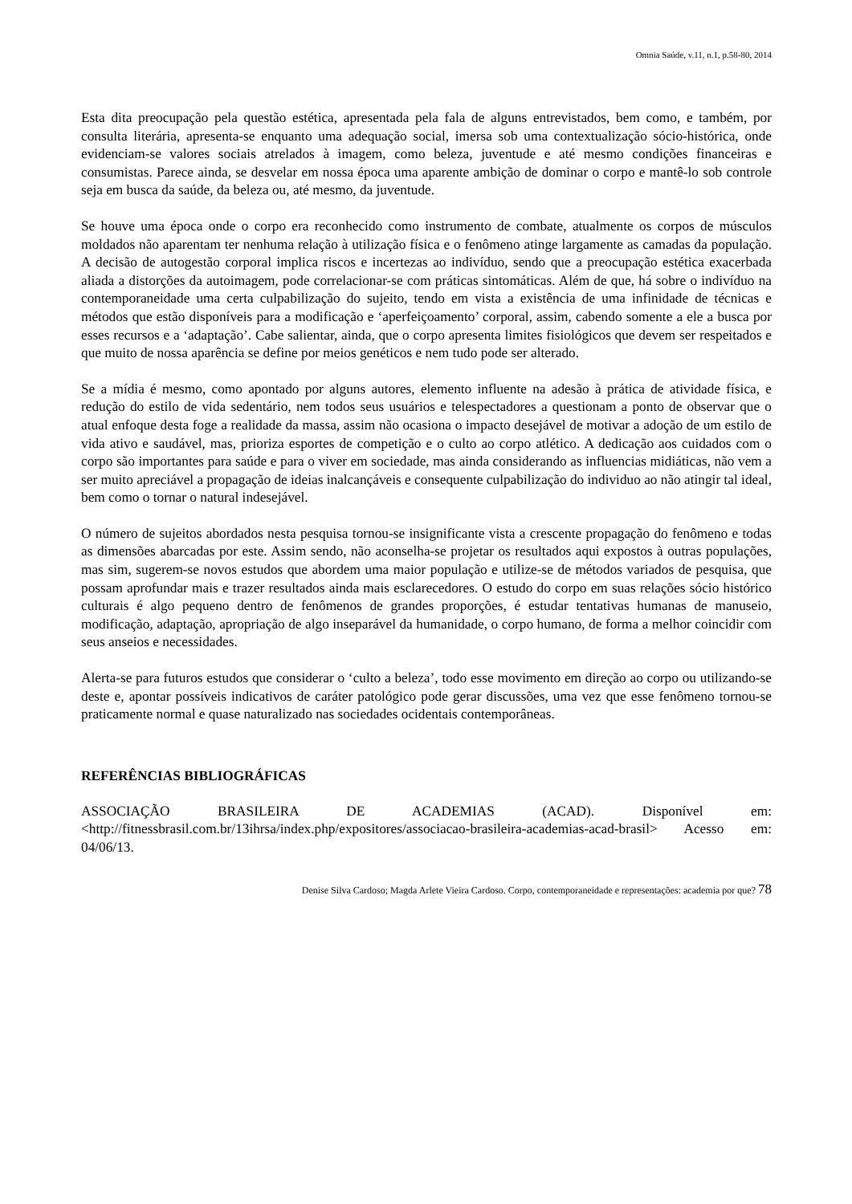Omnia Saúde, v.11, n.1, p.58-80, 2014
Esta dita preocupação pela questão estética, apresentada pela fala de alguns entrevistados, bem como, e também, por consulta literária, apresenta-se enquanto uma adequação social, imersa sob uma contextualização sócio-histórica, onde evidenciam-se valores sociais atrelados à imagem, como beleza, juventude e até mesmo condições financeiras e consumistas. Parece ainda, se desvelar em nossa época uma aparente ambição de dominar o corpo e mantê-lo sob controle seja em busca da saúde, da beleza ou, até mesmo, da juventude.
Se houve uma época onde o corpo era reconhecido como instrumento de combate, atualmente os corpos de músculos moldados não aparentam ter nenhuma relação à utilização física e o fenômeno atinge largamente as camadas da população. A decisão de autogestão corporal implica riscos e incertezas ao indivíduo, sendo que a preocupação estética exacerbada aliada a distorções da autoimagem, pode correlacionar-se com práticas sintomáticas. Além de que, há sobre o indivíduo na contemporaneidade uma certa culpabilização do sujeito, tendo em vista a existência de uma infinidade de técnicas e métodos que estão disponíveis para a modificação e ‘aperfeiçoamento’ corporal, assim, cabendo somente a ele a busca por esses recursos e a ‘adaptação’. Cabe salientar, ainda, que o corpo apresenta limites fisiológicos que devem ser respeitados e que muito de nossa aparência se define por meios genéticos e nem tudo pode ser alterado.
Se a mídia é mesmo, como apontado por alguns autores, elemento influente na adesão à prática de atividade física, e redução do estilo de vida sedentário, nem todos seus usuários e telespectadores a questionam a ponto de observar que o atual enfoque desta foge a realidade da massa, assim não ocasiona o impacto desejável de motivar a adoção de um estilo de vida ativo e saudável, mas, prioriza esportes de competição e o culto ao corpo atlético. A dedicação aos cuidados com o corpo são importantes para saúde e para o viver em sociedade, mas ainda considerando as influencias midiáticas, não vem a ser muito apreciável a propagação de ideias inalcançáveis e consequente culpabilização do individuo ao não atingir tal ideal, bem como o tornar o natural indesejável.
O número de sujeitos abordados nesta pesquisa tornou-se insignificante vista a crescente propagação do fenômeno e todas as dimensões abarcadas por este. Assim sendo, não aconselha-se projetar os resultados aqui expostos à outras populações, mas sim, sugerem-se novos estudos que abordem uma maior população e utilize-se de métodos variados de pesquisa, que possam aprofundar mais e trazer resultados ainda mais esclarecedores. O estudo do corpo em suas relações sócio histórico culturais é algo pequeno dentro de fenômenos de grandes proporções, é estudar tentativas humanas de manuseio, modificação, adaptação, apropriação de algo inseparável da humanidade, o corpo humano, de forma a melhor coincidir com seus anseios e necessidades.
Alerta-se para futuros estudos que considerar o ‘culto a beleza’, todo esse movimento em direção ao corpo ou utilizando-se deste e, apontar possíveis indicativos de caráter patológico pode gerar discussões, uma vez que esse fenômeno tornou-se praticamente normal e quase naturalizado nas sociedades ocidentais contemporâneas.
REFERÊNCIAS BIBLIOGRÁFICAS
ASSOCIAÇÃO BRASILEIRA DE ACADEMIAS (ACAD). Disponível em: <http://fitnessbrasil.com.br/13ihrsa/index.php/expositores/associacao-brasileira-academias-acad-brasil> Acesso em: 04/06/13.
Denise Silva Cardoso; Magda Arlete Vieira Cardoso. Corpo, contemporaneidade e representações: academia por que? 78